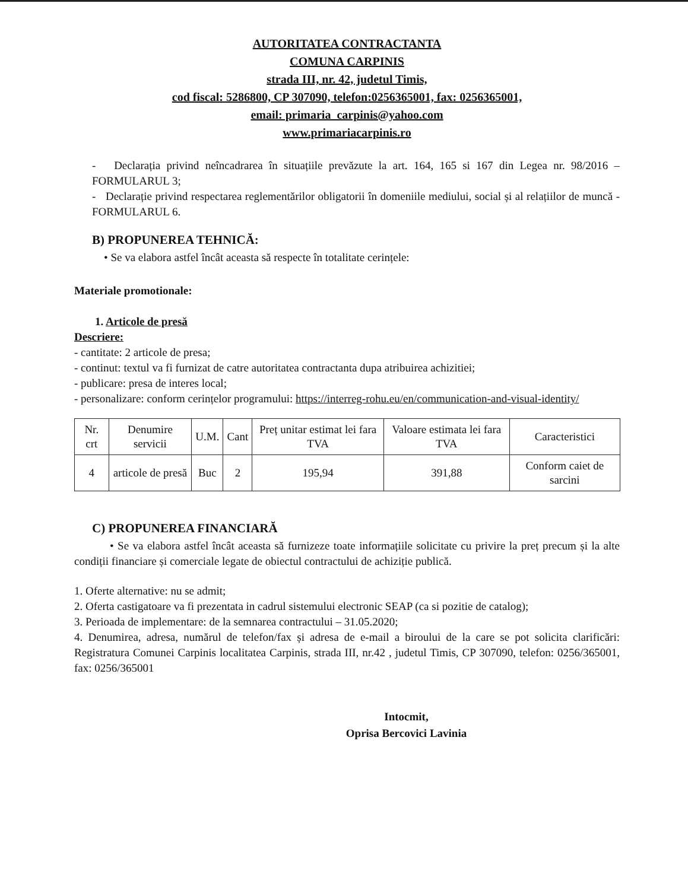AUTORITATEA CONTRACTANTA
COMUNA CARPINIS
strada III, nr. 42, judetul Timis,
cod fiscal: 5286800, CP 307090, telefon:0256365001, fax: 0256365001,
email: primaria_carpinis@yahoo.com
www.primariacarpinis.ro
- Declarația privind neîncadrarea în situațiile prevăzute la art. 164, 165 si 167 din Legea nr. 98/2016 – FORMULARUL 3;
- Declarație privind respectarea reglementărilor obligatorii în domeniile mediului, social și al relațiilor de muncă - FORMULARUL 6.
B) PROPUNEREA TEHNICĂ:
• Se va elabora astfel încât aceasta să respecte în totalitate cerințele:
Materiale promotionale:
1. Articole de presă
Descriere:
- cantitate: 2 articole de presa;
- continut: textul va fi furnizat de catre autoritatea contractanta dupa atribuirea achizitiei;
- publicare: presa de interes local;
- personalizare: conform cerințelor programului: https://interreg-rohu.eu/en/communication-and-visual-identity/
| Nr. crt | Denumire servicii | U.M. | Cant | Preț unitar estimat lei fara TVA | Valoare estimata lei fara TVA | Caracteristici |
| 4 | articole de presă | Buc | 2 | 195,94 | 391,88 | Conform caiet de sarcini |
C) PROPUNEREA FINANCIARĂ
• Se va elabora astfel încât aceasta să furnizeze toate informațiile solicitate cu privire la preț precum și la alte condiții financiare și comerciale legate de obiectul contractului de achiziție publică.
1. Oferte alternative: nu se admit;
2. Oferta castigatoare va fi prezentata in cadrul sistemului electronic SEAP (ca si pozitie de catalog);
3. Perioada de implementare: de la semnarea contractului – 31.05.2020;
4. Denumirea, adresa, numărul de telefon/fax și adresa de e-mail a biroului de la care se pot solicita clarificări: Registratura Comunei Carpinis localitatea Carpinis, strada III, nr.42 , judetul Timis, CP 307090, telefon: 0256/365001, fax: 0256/365001
Intocmit,
Oprisa Bercovici Lavinia